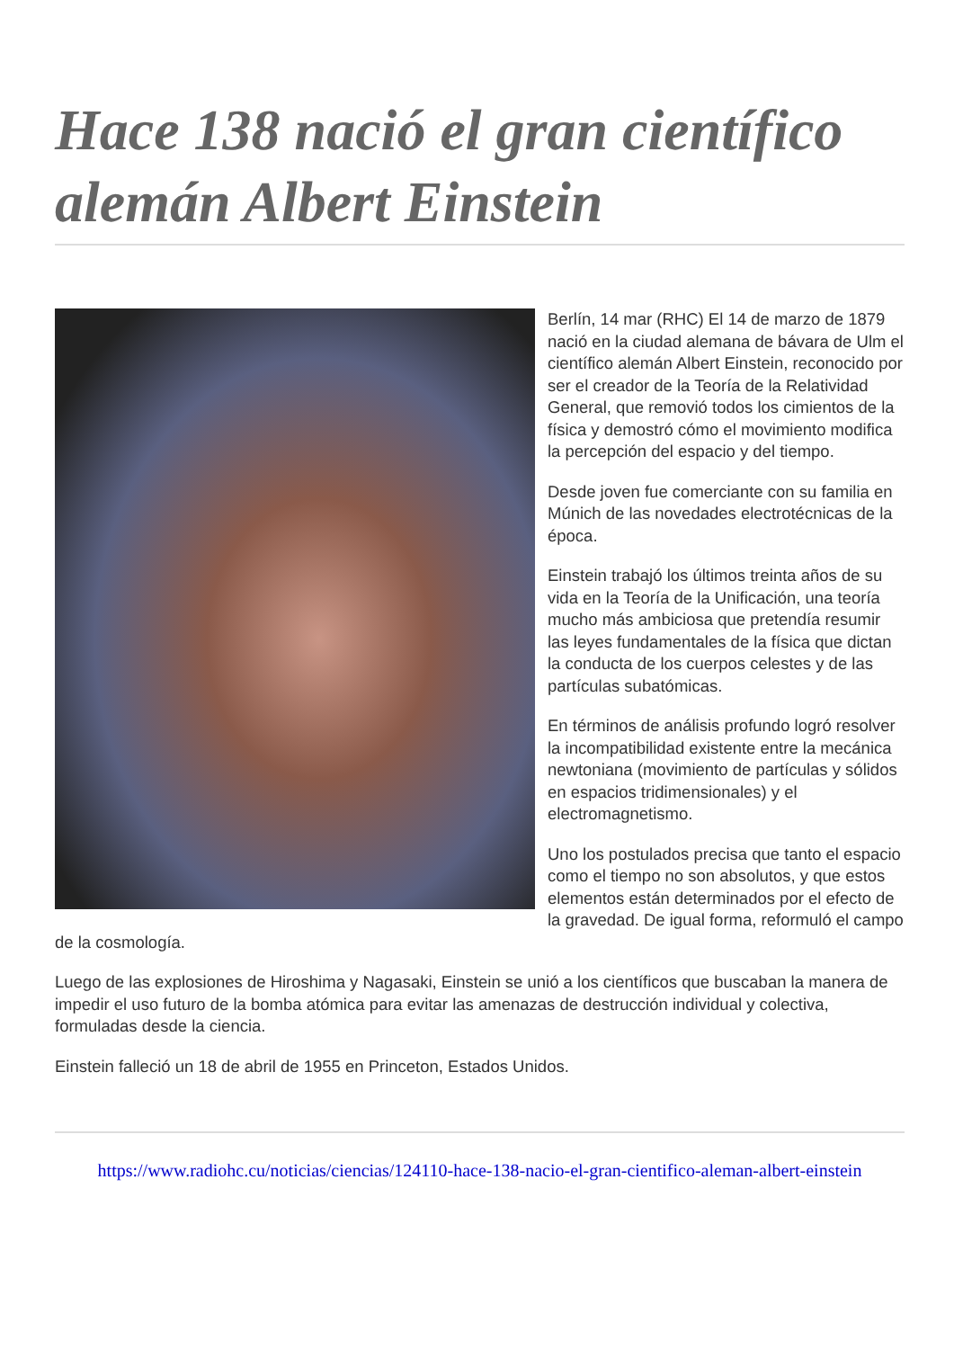Hace 138 nació el gran científico alemán Albert Einstein
Berlín, 14 mar (RHC) El 14 de marzo de 1879 nació en la ciudad alemana de bávara de Ulm el científico alemán Albert Einstein, reconocido por ser el creador de la Teoría de la Relatividad General, que removió todos los cimientos de la física y demostró cómo el movimiento modifica la percepción del espacio y del tiempo.
Desde joven fue comerciante con su familia en Múnich de las novedades electrotécnicas de la época.
Einstein trabajó los últimos treinta años de su vida en la Teoría de la Unificación, una teoría mucho más ambiciosa que pretendía resumir las leyes fundamentales de la física que dictan la conducta de los cuerpos celestes y de las partículas subatómicas.
En términos de análisis profundo logró resolver la incompatibilidad existente entre la mecánica newtoniana (movimiento de partículas y sólidos en espacios tridimensionales) y el electromagnetismo.
Uno los postulados precisa que tanto el espacio como el tiempo no son absolutos, y que estos elementos están determinados por el efecto de la gravedad. De igual forma, reformuló el campo de la cosmología.
Luego de las explosiones de Hiroshima y Nagasaki, Einstein se unió a los científicos que buscaban la manera de impedir el uso futuro de la bomba atómica para evitar las amenazas de destrucción individual y colectiva, formuladas desde la ciencia.
Einstein falleció un 18 de abril de 1955 en Princeton, Estados Unidos.
https://www.radiohc.cu/noticias/ciencias/124110-hace-138-nacio-el-gran-cientifico-aleman-albert-einstein